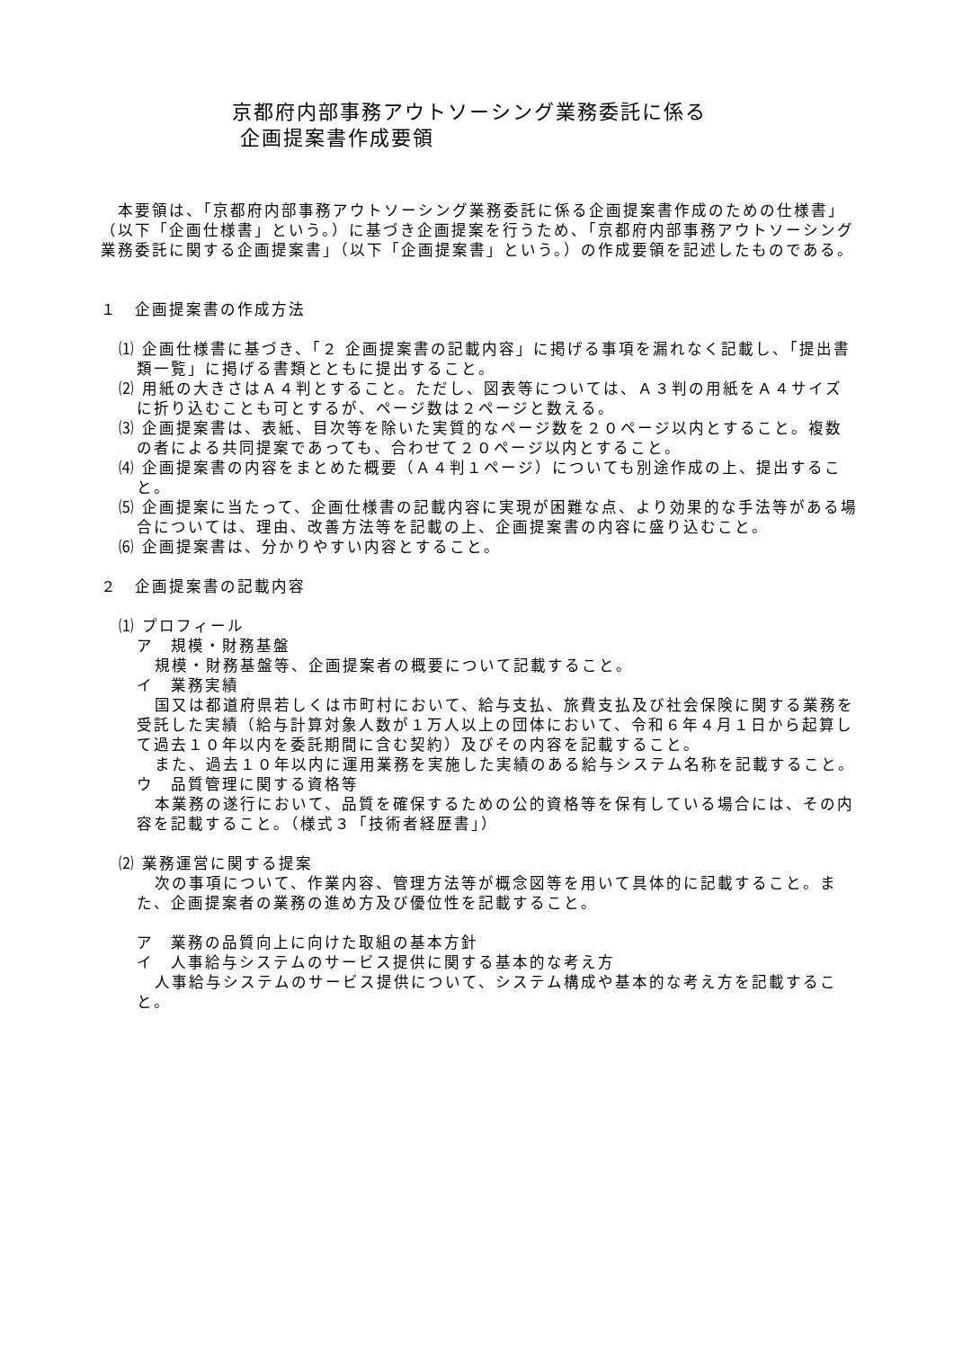京都府内部事務アウトソーシング業務委託に係る
企画提案書作成要領
　本要領は、「京都府内部事務アウトソーシング業務委託に係る企画提案書作成のための仕様書」（以下「企画仕様書」という。）に基づき企画提案を行うため、「京都府内部事務アウトソーシング業務委託に関する企画提案書」（以下「企画提案書」という。）の作成要領を記述したものである。
１　企画提案書の作成方法
⑴ 企画仕様書に基づき、「２ 企画提案書の記載内容」に掲げる事項を漏れなく記載し、「提出書類一覧」に掲げる書類とともに提出すること。
⑵ 用紙の大きさはＡ４判とすること。ただし、図表等については、Ａ３判の用紙をＡ４サイズに折り込むことも可とするが、ページ数は２ページと数える。
⑶ 企画提案書は、表紙、目次等を除いた実質的なページ数を２０ページ以内とすること。複数の者による共同提案であっても、合わせて２０ページ以内とすること。
⑷ 企画提案書の内容をまとめた概要（Ａ４判１ページ）についても別途作成の上、提出すること。
⑸ 企画提案に当たって、企画仕様書の記載内容に実現が困難な点、より効果的な手法等がある場合については、理由、改善方法等を記載の上、企画提案書の内容に盛り込むこと。
⑹ 企画提案書は、分かりやすい内容とすること。
２　企画提案書の記載内容
⑴ プロフィール
ア　規模・財務基盤
規模・財務基盤等、企画提案者の概要について記載すること。
イ　業務実績
国又は都道府県若しくは市町村において、給与支払、旅費支払及び社会保険に関する業務を受託した実績（給与計算対象人数が１万人以上の団体において、令和６年４月１日から起算して過去１０年以内を委託期間に含む契約）及びその内容を記載すること。
また、過去１０年以内に運用業務を実施した実績のある給与システム名称を記載すること。
ウ　品質管理に関する資格等
本業務の遂行において、品質を確保するための公的資格等を保有している場合には、その内容を記載すること。（様式３「技術者経歴書」）
⑵ 業務運営に関する提案
次の事項について、作業内容、管理方法等が概念図等を用いて具体的に記載すること。また、企画提案者の業務の進め方及び優位性を記載すること。
ア　業務の品質向上に向けた取組の基本方針
イ　人事給与システムのサービス提供に関する基本的な考え方
人事給与システムのサービス提供について、システム構成や基本的な考え方を記載すること。